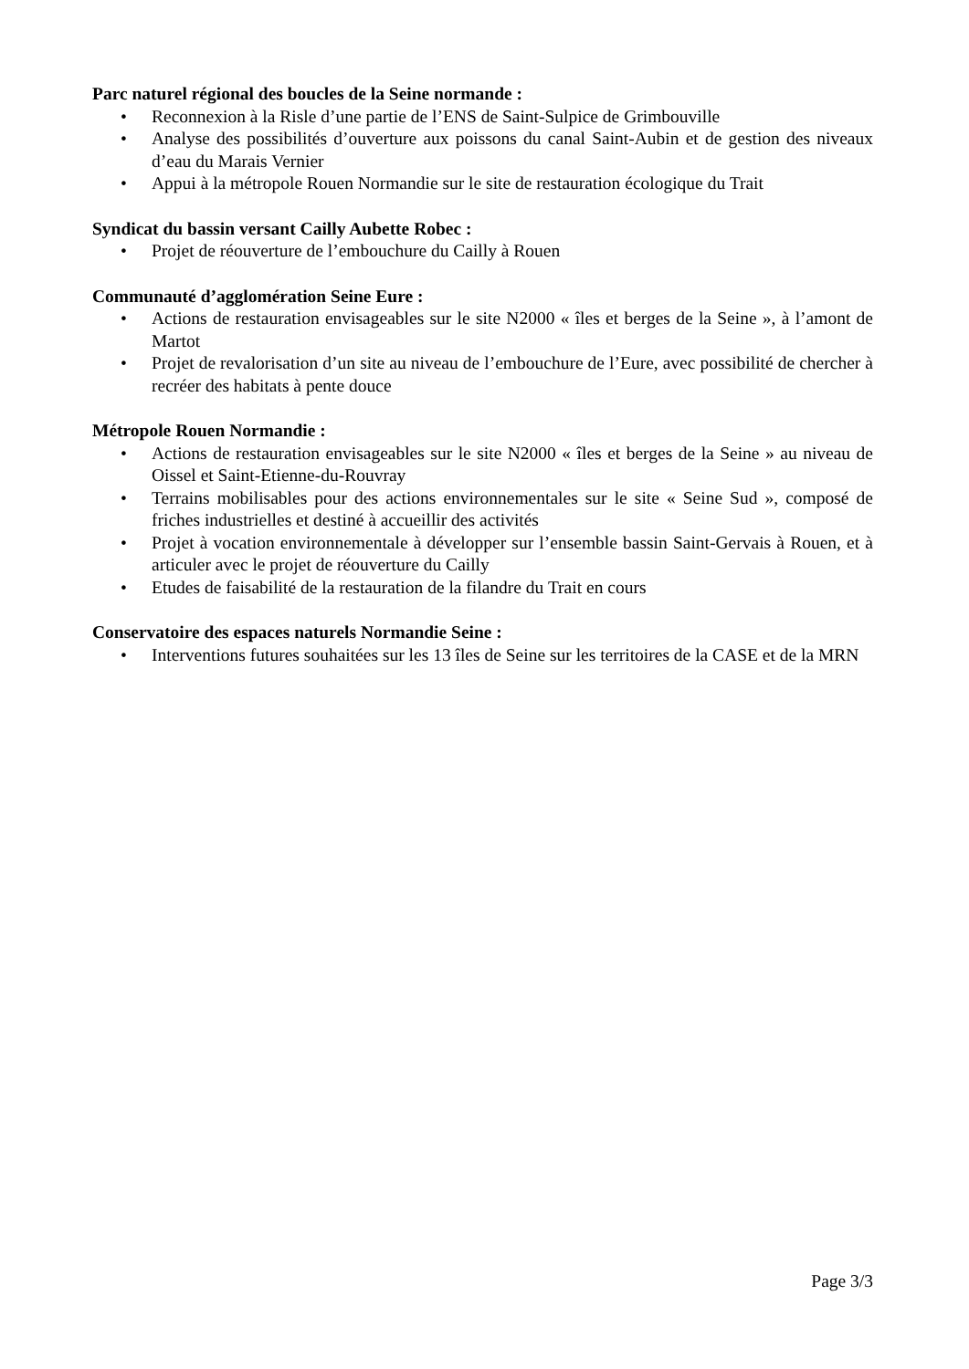Parc naturel régional des boucles de la Seine normande :
• Reconnexion à la Risle d’une partie de l’ENS de Saint-Sulpice de Grimbouville
• Analyse des possibilités d’ouverture aux poissons du canal Saint-Aubin et de gestion des niveaux d’eau du Marais Vernier
• Appui à la métropole Rouen Normandie sur le site de restauration écologique du Trait
Syndicat du bassin versant Cailly Aubette Robec :
• Projet de réouverture de l’embouchure du Cailly à Rouen
Communauté d’agglomération Seine Eure :
• Actions de restauration envisageables sur le site N2000 « îles et berges de la Seine », à l’amont de Martot
• Projet de revalorisation d’un site au niveau de l’embouchure de l’Eure, avec possibilité de chercher à recréer des habitats à pente douce
Métropole Rouen Normandie :
• Actions de restauration envisageables sur le site N2000 « îles et berges de la Seine » au niveau de Oissel et Saint-Etienne-du-Rouvray
• Terrains mobilisables pour des actions environnementales sur le site « Seine Sud », composé de friches industrielles et destiné à accueillir des activités
• Projet à vocation environnementale à développer sur l’ensemble bassin Saint-Gervais à Rouen, et à articuler avec le projet de réouverture du Cailly
• Etudes de faisabilité de la restauration de la filandre du Trait en cours
Conservatoire des espaces naturels Normandie Seine :
• Interventions futures souhaitées sur les 13 îles de Seine sur les territoires de la CASE et de la MRN
Page 3/3